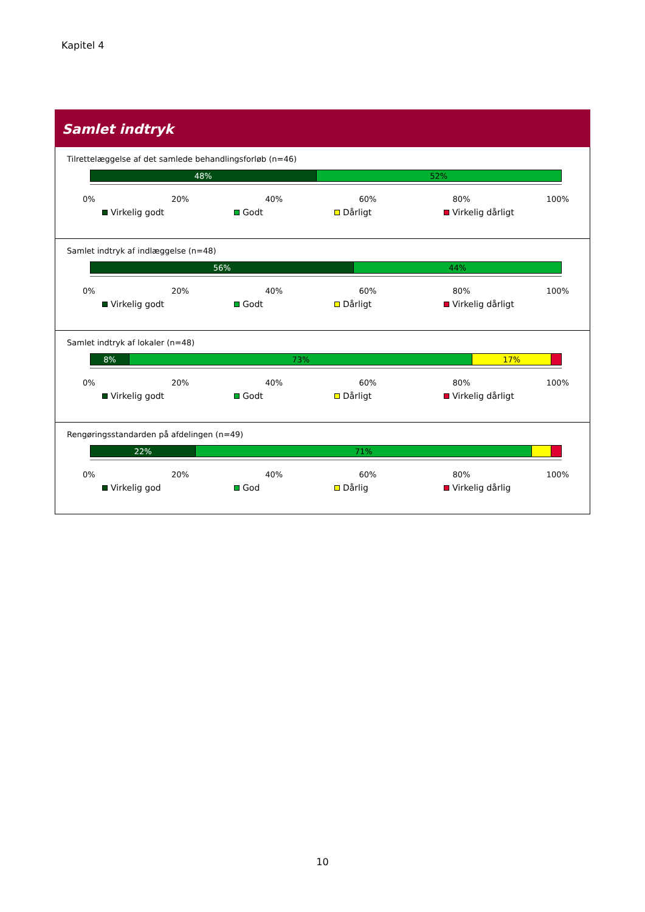Kapitel 4
Samlet indtryk
Tilrettelæggelse af det samlede behandlingsforløb (n=46)
48% 52%
0% 20% 40% 60% 80% 100%
Virkelig godt Godt Dårligt Virkelig dårligt
Samlet indtryk af indlæggelse (n=48)
56% 44%
0% 20% 40% 60% 80% 100%
Virkelig godt Godt Dårligt Virkelig dårligt
Samlet indtryk af lokaler (n=48)
8% 73% 17%
0% 20% 40% 60% 80% 100%
Virkelig godt Godt Dårligt Virkelig dårligt
Rengøringsstandarden på afdelingen (n=49)
22% 71%
0% 20% 40% 60% 80% 100%
Virkelig god God Dårlig Virkelig dårlig
10